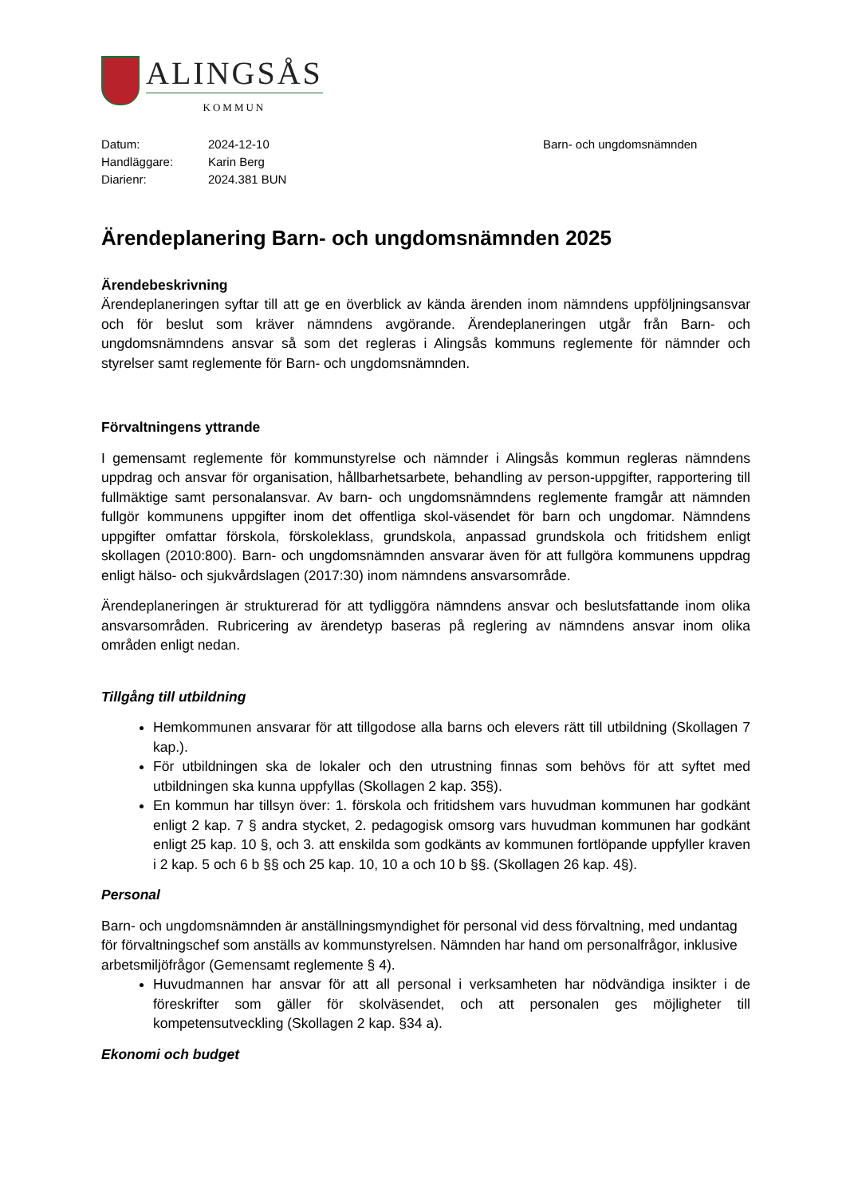ALINGSÅS
KOMMUN
| Datum: | 2024-12-10 | Barn- och ungdomsnämnden |
| Handläggare: | Karin Berg | |
| Diarienr: | 2024.381 BUN | |
Ärendeplanering Barn- och ungdomsnämnden 2025
Ärendebeskrivning
Ärendeplaneringen syftar till att ge en överblick av kända ärenden inom nämndens uppföljningsansvar och för beslut som kräver nämndens avgörande. Ärendeplaneringen utgår från Barn- och ungdomsnämndens ansvar så som det regleras i Alingsås kommuns reglemente för nämnder och styrelser samt reglemente för Barn- och ungdomsnämnden.
Förvaltningens yttrande
I gemensamt reglemente för kommunstyrelse och nämnder i Alingsås kommun regleras nämndens uppdrag och ansvar för organisation, hållbarhetsarbete, behandling av person-uppgifter, rapportering till fullmäktige samt personalansvar. Av barn- och ungdomsnämndens reglemente framgår att nämnden fullgör kommunens uppgifter inom det offentliga skol-väsendet för barn och ungdomar. Nämndens uppgifter omfattar förskola, förskoleklass, grundskola, anpassad grundskola och fritidshem enligt skollagen (2010:800). Barn- och ungdomsnämnden ansvarar även för att fullgöra kommunens uppdrag enligt hälso- och sjukvårdslagen (2017:30) inom nämndens ansvarsområde.
Ärendeplaneringen är strukturerad för att tydliggöra nämndens ansvar och beslutsfattande inom olika ansvarsområden. Rubricering av ärendetyp baseras på reglering av nämndens ansvar inom olika områden enligt nedan.
Tillgång till utbildning
Hemkommunen ansvarar för att tillgodose alla barns och elevers rätt till utbildning (Skollagen 7 kap.).
För utbildningen ska de lokaler och den utrustning finnas som behövs för att syftet med utbildningen ska kunna uppfyllas (Skollagen 2 kap. 35§).
En kommun har tillsyn över: 1. förskola och fritidshem vars huvudman kommunen har godkänt enligt 2 kap. 7 § andra stycket, 2. pedagogisk omsorg vars huvudman kommunen har godkänt enligt 25 kap. 10 §, och 3. att enskilda som godkänts av kommunen fortlöpande uppfyller kraven i 2 kap. 5 och 6 b §§ och 25 kap. 10, 10 a och 10 b §§. (Skollagen 26 kap. 4§).
Personal
Barn- och ungdomsnämnden är anställningsmyndighet för personal vid dess förvaltning, med undantag för förvaltningschef som anställs av kommunstyrelsen. Nämnden har hand om personalfrågor, inklusive arbetsmiljöfrågor (Gemensamt reglemente § 4).
Huvudmannen har ansvar för att all personal i verksamheten har nödvändiga insikter i de föreskrifter som gäller för skolväsendet, och att personalen ges möjligheter till kompetensutveckling (Skollagen 2 kap. §34 a).
Ekonomi och budget